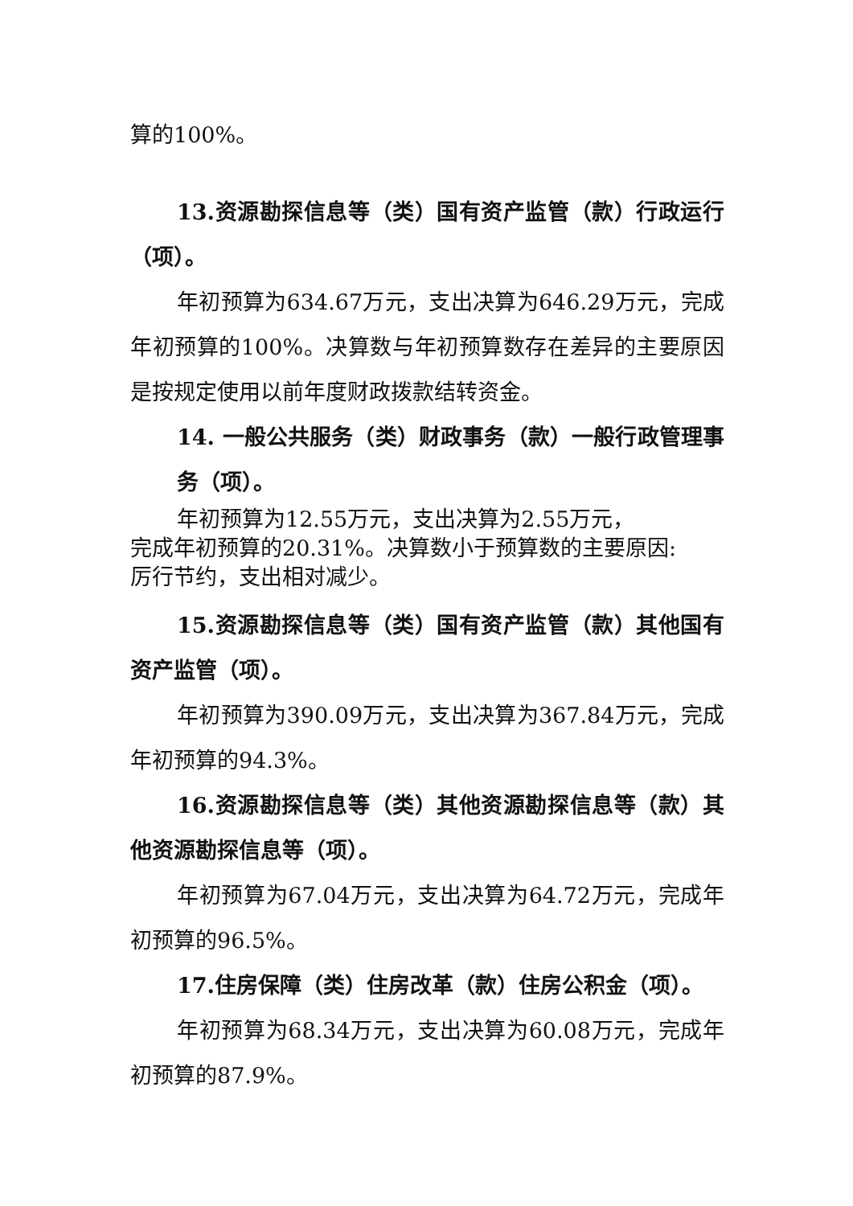算的100%。
13.资源勘探信息等（类）国有资产监管（款）行政运行（项）。
年初预算为634.67万元，支出决算为646.29万元，完成年初预算的100%。决算数与年初预算数存在差异的主要原因是按规定使用以前年度财政拨款结转资金。
14. 一般公共服务（类）财政事务（款）一般行政管理事务（项）。
年初预算为12.55万元，支出决算为2.55万元，
完成年初预算的20.31%。决算数小于预算数的主要原因:
厉行节约，支出相对减少。
15.资源勘探信息等（类）国有资产监管（款）其他国有资产监管（项）。
年初预算为390.09万元，支出决算为367.84万元，完成年初预算的94.3%。
16.资源勘探信息等（类）其他资源勘探信息等（款）其他资源勘探信息等（项）。
年初预算为67.04万元，支出决算为64.72万元，完成年初预算的96.5%。
17.住房保障（类）住房改革（款）住房公积金（项）。
年初预算为68.34万元，支出决算为60.08万元，完成年初预算的87.9%。